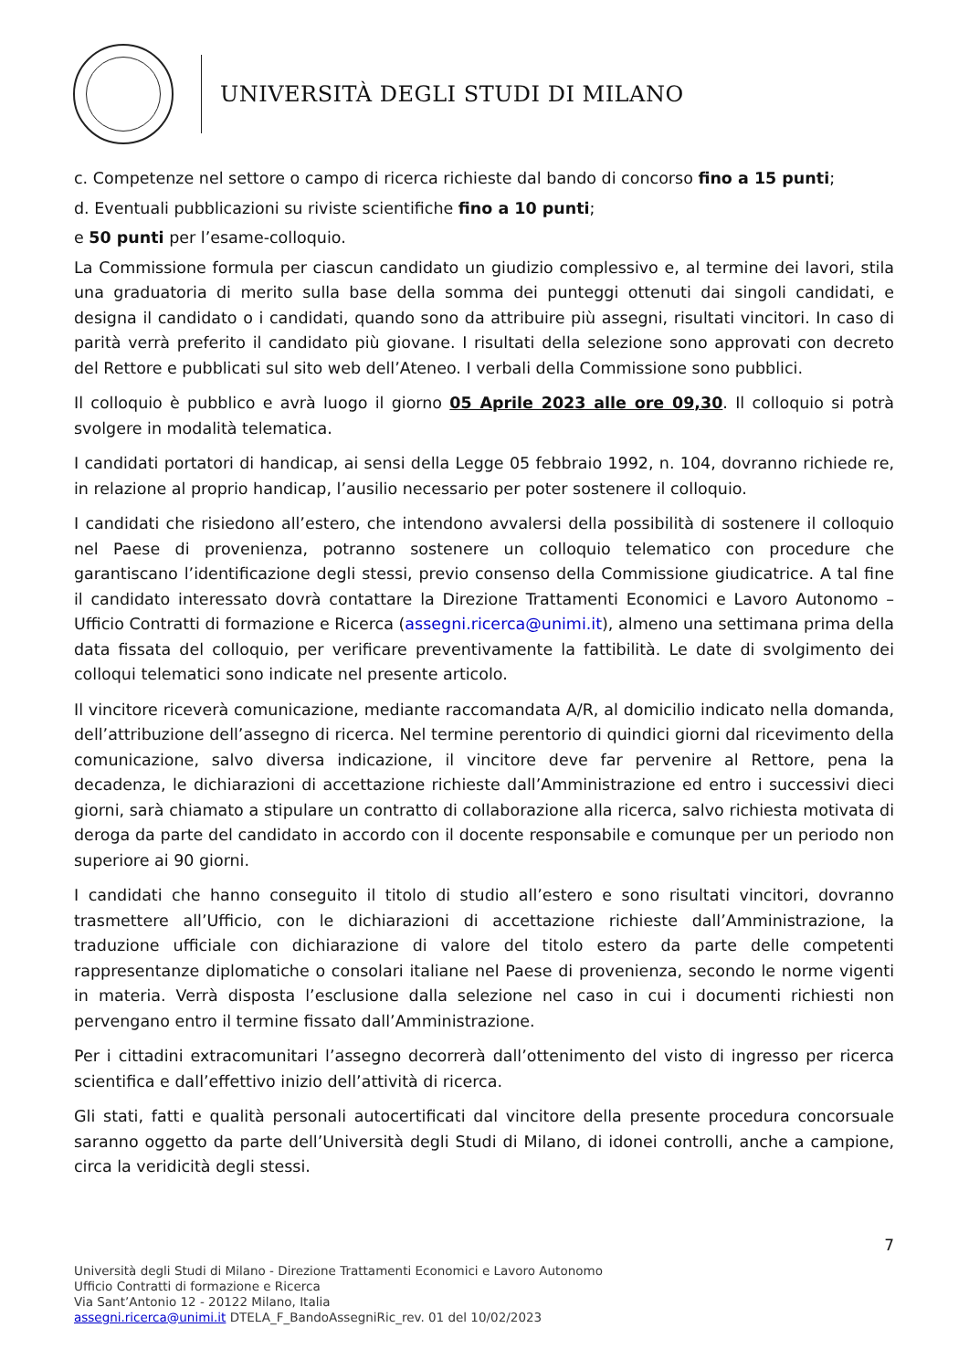UNIVERSITÀ DEGLI STUDI DI MILANO
c. Competenze nel settore o campo di ricerca richieste dal bando di concorso fino a 15 punti;
d. Eventuali pubblicazioni su riviste scientifiche fino a 10 punti;
e 50 punti per l’esame-colloquio.
La Commissione formula per ciascun candidato un giudizio complessivo e, al termine dei lavori, stila una graduatoria di merito sulla base della somma dei punteggi ottenuti dai singoli candidati, e designa il candidato o i candidati, quando sono da attribuire più assegni, risultati vincitori. In caso di parità verrà preferito il candidato più giovane. I risultati della selezione sono approvati con decreto del Rettore e pubblicati sul sito web dell’Ateneo. I verbali della Commissione sono pubblici.
Il colloquio è pubblico e avrà luogo il giorno 05 Aprile 2023 alle ore 09,30. Il colloquio si potrà svolgere in modalità telematica.
I candidati portatori di handicap, ai sensi della Legge 05 febbraio 1992, n. 104, dovranno richiede re, in relazione al proprio handicap, l’ausilio necessario per poter sostenere il colloquio.
I candidati che risiedono all’estero, che intendono avvalersi della possibilità di sostenere il colloquio nel Paese di provenienza, potranno sostenere un colloquio telematico con procedure che garantiscano l’identificazione degli stessi, previo consenso della Commissione giudicatrice. A tal fine il candidato interessato dovrà contattare la Direzione Trattamenti Economici e Lavoro Autonomo – Ufficio Contratti di formazione e Ricerca (assegni.ricerca@unimi.it), almeno una settimana prima della data fissata del colloquio, per verificare preventivamente la fattibilità. Le date di svolgimento dei colloqui telematici sono indicate nel presente articolo.
Il vincitore riceverà comunicazione, mediante raccomandata A/R, al domicilio indicato nella domanda, dell’attribuzione dell’assegno di ricerca. Nel termine perentorio di quindici giorni dal ricevimento della comunicazione, salvo diversa indicazione, il vincitore deve far pervenire al Rettore, pena la decadenza, le dichiarazioni di accettazione richieste dall’Amministrazione ed entro i successivi dieci giorni, sarà chiamato a stipulare un contratto di collaborazione alla ricerca, salvo richiesta motivata di deroga da parte del candidato in accordo con il docente responsabile e comunque per un periodo non superiore ai 90 giorni.
I candidati che hanno conseguito il titolo di studio all’estero e sono risultati vincitori, dovranno trasmettere all’Ufficio, con le dichiarazioni di accettazione richieste dall’Amministrazione, la traduzione ufficiale con dichiarazione di valore del titolo estero da parte delle competenti rappresentanze diplomatiche o consolari italiane nel Paese di provenienza, secondo le norme vigenti in materia. Verrà disposta l’esclusione dalla selezione nel caso in cui i documenti richiesti non pervengano entro il termine fissato dall’Amministrazione.
Per i cittadini extracomunitari l’assegno decorrerà dall’ottenimento del visto di ingresso per ricerca scientifica e dall’effettivo inizio dell’attività di ricerca.
Gli stati, fatti e qualità personali autocertificati dal vincitore della presente procedura concorsuale saranno oggetto da parte dell’Università degli Studi di Milano, di idonei controlli, anche a campione, circa la veridicità degli stessi.
7
Università degli Studi di Milano - Direzione Trattamenti Economici e Lavoro Autonomo
Ufficio Contratti di formazione e Ricerca
Via Sant’Antonio 12 - 20122 Milano, Italia
assegni.ricerca@unimi.it DTELA_F_BandoAssegniRic_rev. 01 del 10/02/2023